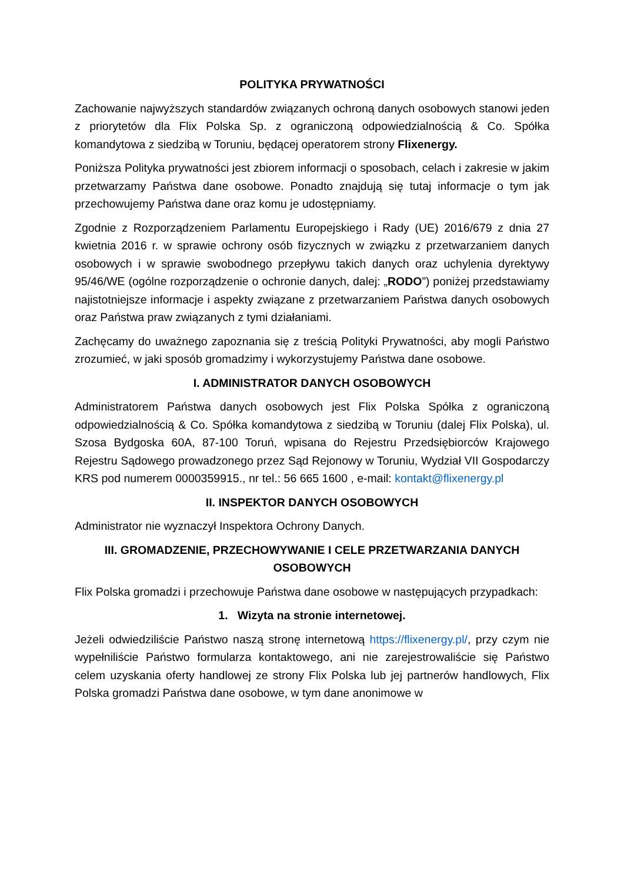POLITYKA PRYWATNOŚCI
Zachowanie najwyższych standardów związanych ochroną danych osobowych stanowi jeden z priorytetów dla Flix Polska Sp. z ograniczoną odpowiedzialnością & Co. Spółka komandytowa z siedzibą w Toruniu, będącej operatorem strony Flixenergy.
Poniższa Polityka prywatności jest zbiorem informacji o sposobach, celach i zakresie w jakim przetwarzamy Państwa dane osobowe. Ponadto znajdują się tutaj informacje o tym jak przechowujemy Państwa dane oraz komu je udostępniamy.
Zgodnie z Rozporządzeniem Parlamentu Europejskiego i Rady (UE) 2016/679 z dnia 27 kwietnia 2016 r. w sprawie ochrony osób fizycznych w związku z przetwarzaniem danych osobowych i w sprawie swobodnego przepływu takich danych oraz uchylenia dyrektywy 95/46/WE (ogólne rozporządzenie o ochronie danych, dalej: „RODO”) poniżej przedstawiamy najistotniejsze informacje i aspekty związane z przetwarzaniem Państwa danych osobowych oraz Państwa praw związanych z tymi działaniami.
Zachęcamy do uważnego zapoznania się z treścią Polityki Prywatności, aby mogli Państwo zrozumieć, w jaki sposób gromadzimy i wykorzystujemy Państwa dane osobowe.
I. ADMINISTRATOR DANYCH OSOBOWYCH
Administratorem Państwa danych osobowych jest Flix Polska Spółka z ograniczoną odpowiedzialnością & Co. Spółka komandytowa z siedzibą w Toruniu (dalej Flix Polska), ul. Szosa Bydgoska 60A, 87-100 Toruń, wpisana do Rejestru Przedsiębiorców Krajowego Rejestru Sądowego prowadzonego przez Sąd Rejonowy w Toruniu, Wydział VII Gospodarczy KRS pod numerem 0000359915., nr tel.: 56 665 1600 , e-mail: kontakt@flixenergy.pl
II. INSPEKTOR DANYCH OSOBOWYCH
Administrator nie wyznaczył Inspektora Ochrony Danych.
III. GROMADZENIE, PRZECHOWYWANIE I CELE PRZETWARZANIA DANYCH OSOBOWYCH
Flix Polska gromadzi i przechowuje Państwa dane osobowe w następujących przypadkach:
1. Wizyta na stronie internetowej.
Jeżeli odwiedziliście Państwo naszą stronę internetową https://flixenergy.pl/, przy czym nie wypełniliście Państwo formularza kontaktowego, ani nie zarejestrowaliście się Państwo celem uzyskania oferty handlowej ze strony Flix Polska lub jej partnerów handlowych, Flix Polska gromadzi Państwa dane osobowe, w tym dane anonimowe w